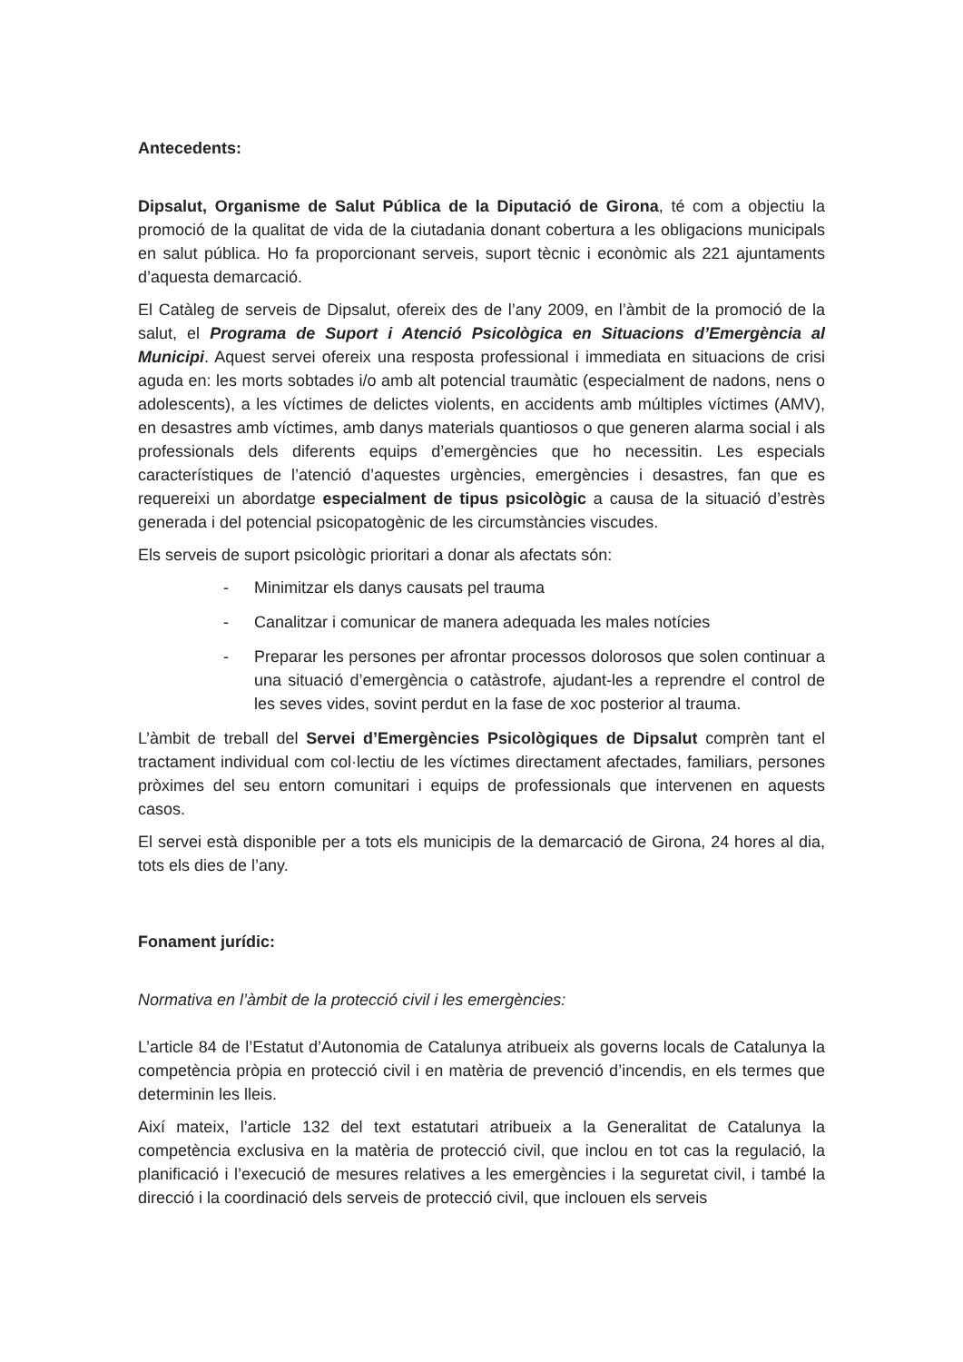Antecedents:
Dipsalut, Organisme de Salut Pública de la Diputació de Girona, té com a objectiu la promoció de la qualitat de vida de la ciutadania donant cobertura a les obligacions municipals en salut pública. Ho fa proporcionant serveis, suport tècnic i econòmic als 221 ajuntaments d’aquesta demarcació.
El Catàleg de serveis de Dipsalut, ofereix des de l’any 2009, en l’àmbit de la promoció de la salut, el Programa de Suport i Atenció Psicològica en Situacions d’Emergència al Municipi. Aquest servei ofereix una resposta professional i immediata en situacions de crisi aguda en: les morts sobtades i/o amb alt potencial traumàtic (especialment de nadons, nens o adolescents), a les víctimes de delictes violents, en accidents amb múltiples víctimes (AMV), en desastres amb víctimes, amb danys materials quantiosos o que generen alarma social i als professionals dels diferents equips d’emergències que ho necessitin. Les especials característiques de l’atenció d’aquestes urgències, emergències i desastres, fan que es requereixi un abordatge especialment de tipus psicològic a causa de la situació d’estrès generada i del potencial psicopatogènic de les circumstàncies viscudes.
Els serveis de suport psicològic prioritari a donar als afectats són:
- Minimitzar els danys causats pel trauma
- Canalitzar i comunicar de manera adequada les males notícies
- Preparar les persones per afrontar processos dolorosos que solen continuar a una situació d’emergència o catàstrofe, ajudant-les a reprendre el control de les seves vides, sovint perdut en la fase de xoc posterior al trauma.
L’àmbit de treball del Servei d’Emergències Psicològiques de Dipsalut comprèn tant el tractament individual com col·lectiu de les víctimes directament afectades, familiars, persones pròximes del seu entorn comunitari i equips de professionals que intervenen en aquests casos.
El servei està disponible per a tots els municipis de la demarcació de Girona, 24 hores al dia, tots els dies de l’any.
Fonament jurídic:
Normativa en l’àmbit de la protecció civil i les emergències:
L’article 84 de l’Estatut d’Autonomia de Catalunya atribueix als governs locals de Catalunya la competència pròpia en protecció civil i en matèria de prevenció d’incendis, en els termes que determinin les lleis.
Així mateix, l’article 132 del text estatutari atribueix a la Generalitat de Catalunya la competència exclusiva en la matèria de protecció civil, que inclou en tot cas la regulació, la planificació i l’execució de mesures relatives a les emergències i la seguretat civil, i també la direcció i la coordinació dels serveis de protecció civil, que inclouen els serveis